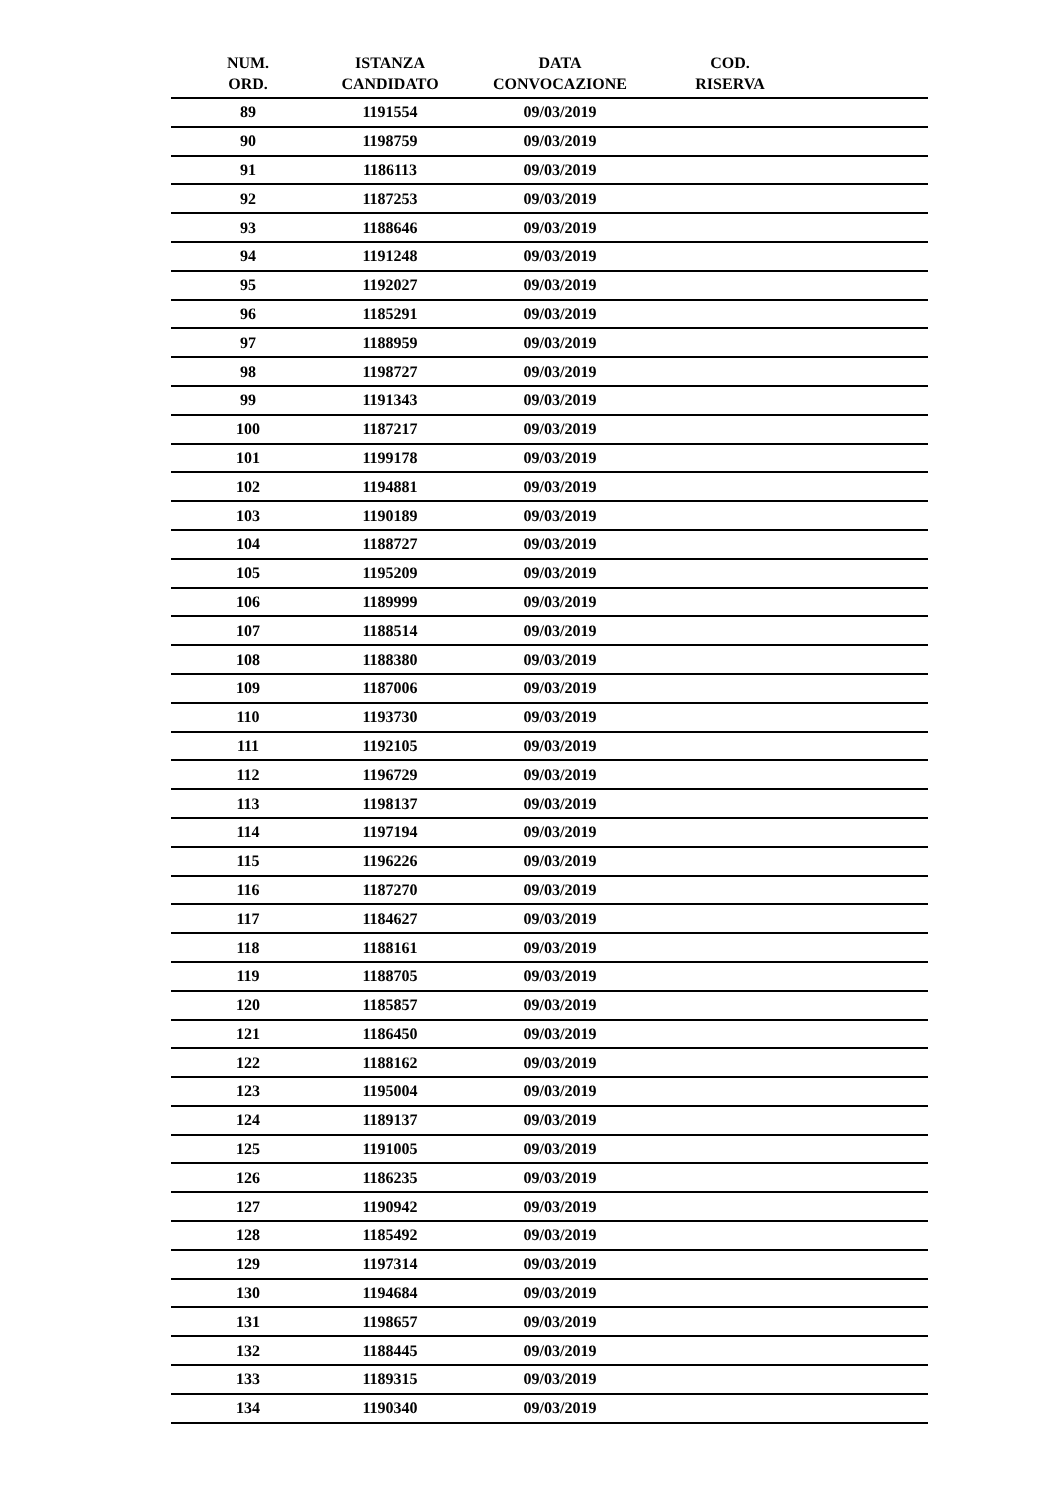| NUM. ORD. | ISTANZA CANDIDATO | DATA CONVOCAZIONE | COD. RISERVA | |
| --- | --- | --- | --- | --- |
| 89 | 1191554 | 09/03/2019 | | |
| 90 | 1198759 | 09/03/2019 | | |
| 91 | 1186113 | 09/03/2019 | | |
| 92 | 1187253 | 09/03/2019 | | |
| 93 | 1188646 | 09/03/2019 | | |
| 94 | 1191248 | 09/03/2019 | | |
| 95 | 1192027 | 09/03/2019 | | |
| 96 | 1185291 | 09/03/2019 | | |
| 97 | 1188959 | 09/03/2019 | | |
| 98 | 1198727 | 09/03/2019 | | |
| 99 | 1191343 | 09/03/2019 | | |
| 100 | 1187217 | 09/03/2019 | | |
| 101 | 1199178 | 09/03/2019 | | |
| 102 | 1194881 | 09/03/2019 | | |
| 103 | 1190189 | 09/03/2019 | | |
| 104 | 1188727 | 09/03/2019 | | |
| 105 | 1195209 | 09/03/2019 | | |
| 106 | 1189999 | 09/03/2019 | | |
| 107 | 1188514 | 09/03/2019 | | |
| 108 | 1188380 | 09/03/2019 | | |
| 109 | 1187006 | 09/03/2019 | | |
| 110 | 1193730 | 09/03/2019 | | |
| 111 | 1192105 | 09/03/2019 | | |
| 112 | 1196729 | 09/03/2019 | | |
| 113 | 1198137 | 09/03/2019 | | |
| 114 | 1197194 | 09/03/2019 | | |
| 115 | 1196226 | 09/03/2019 | | |
| 116 | 1187270 | 09/03/2019 | | |
| 117 | 1184627 | 09/03/2019 | | |
| 118 | 1188161 | 09/03/2019 | | |
| 119 | 1188705 | 09/03/2019 | | |
| 120 | 1185857 | 09/03/2019 | | |
| 121 | 1186450 | 09/03/2019 | | |
| 122 | 1188162 | 09/03/2019 | | |
| 123 | 1195004 | 09/03/2019 | | |
| 124 | 1189137 | 09/03/2019 | | |
| 125 | 1191005 | 09/03/2019 | | |
| 126 | 1186235 | 09/03/2019 | | |
| 127 | 1190942 | 09/03/2019 | | |
| 128 | 1185492 | 09/03/2019 | | |
| 129 | 1197314 | 09/03/2019 | | |
| 130 | 1194684 | 09/03/2019 | | |
| 131 | 1198657 | 09/03/2019 | | |
| 132 | 1188445 | 09/03/2019 | | |
| 133 | 1189315 | 09/03/2019 | | |
| 134 | 1190340 | 09/03/2019 | | |